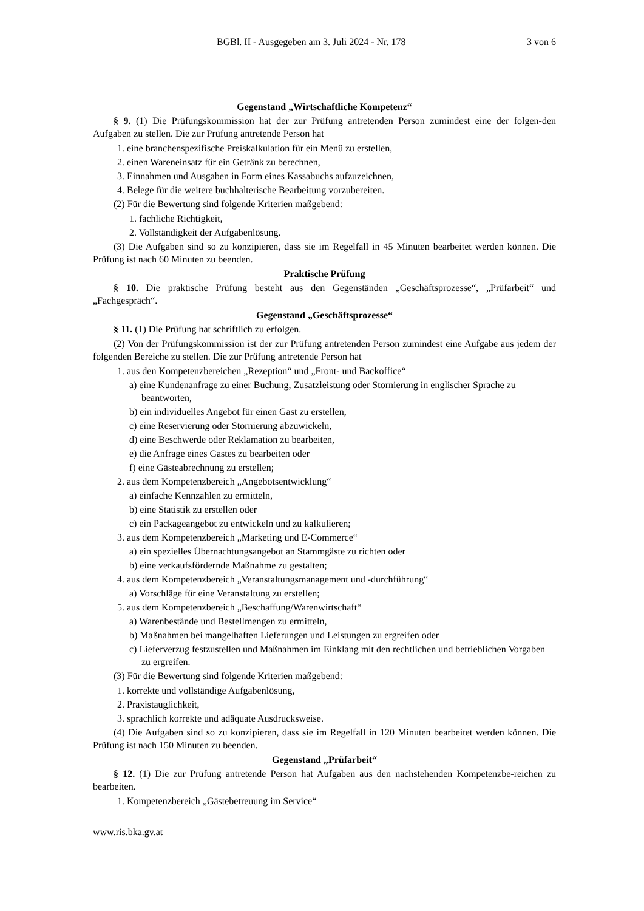BGBl. II - Ausgegeben am 3. Juli 2024 - Nr. 178 3 von 6
Gegenstand „Wirtschaftliche Kompetenz“
§ 9. (1) Die Prüfungskommission hat der zur Prüfung antretenden Person zumindest eine der folgen-den Aufgaben zu stellen. Die zur Prüfung antretende Person hat
1. eine branchenspezifische Preiskalkulation für ein Menü zu erstellen,
2. einen Wareneinsatz für ein Getränk zu berechnen,
3. Einnahmen und Ausgaben in Form eines Kassabuchs aufzuzeichnen,
4. Belege für die weitere buchhalterische Bearbeitung vorzubereiten.
(2) Für die Bewertung sind folgende Kriterien maßgebend:
1. fachliche Richtigkeit,
2. Vollständigkeit der Aufgabenlösung.
(3) Die Aufgaben sind so zu konzipieren, dass sie im Regelfall in 45 Minuten bearbeitet werden können. Die Prüfung ist nach 60 Minuten zu beenden.
Praktische Prüfung
§ 10. Die praktische Prüfung besteht aus den Gegenständen „Geschäftsprozesse“, „Prüfarbeit“ und „Fachgespräch“.
Gegenstand „Geschäftsprozesse“
§ 11. (1) Die Prüfung hat schriftlich zu erfolgen.
(2) Von der Prüfungskommission ist der zur Prüfung antretenden Person zumindest eine Aufgabe aus jedem der folgenden Bereiche zu stellen. Die zur Prüfung antretende Person hat
1. aus den Kompetenzbereichen „Rezeption“ und „Front- und Backoffice“
a) eine Kundenanfrage zu einer Buchung, Zusatzleistung oder Stornierung in englischer Sprache zu beantworten,
b) ein individuelles Angebot für einen Gast zu erstellen,
c) eine Reservierung oder Stornierung abzuwickeln,
d) eine Beschwerde oder Reklamation zu bearbeiten,
e) die Anfrage eines Gastes zu bearbeiten oder
f) eine Gästeabrechnung zu erstellen;
2. aus dem Kompetenzbereich „Angebotsentwicklung“
a) einfache Kennzahlen zu ermitteln,
b) eine Statistik zu erstellen oder
c) ein Packageangebot zu entwickeln und zu kalkulieren;
3. aus dem Kompetenzbereich „Marketing und E-Commerce“
a) ein spezielles Übernachtungsangebot an Stammgäste zu richten oder
b) eine verkaufsfördernde Maßnahme zu gestalten;
4. aus dem Kompetenzbereich „Veranstaltungsmanagement und -durchführung“
a) Vorschläge für eine Veranstaltung zu erstellen;
5. aus dem Kompetenzbereich „Beschaffung/Warenwirtschaft“
a) Warenbestände und Bestellmengen zu ermitteln,
b) Maßnahmen bei mangelhaften Lieferungen und Leistungen zu ergreifen oder
c) Lieferverzug festzustellen und Maßnahmen im Einklang mit den rechtlichen und betrieblichen Vorgaben zu ergreifen.
(3) Für die Bewertung sind folgende Kriterien maßgebend:
1. korrekte und vollständige Aufgabenlösung,
2. Praxistauglichkeit,
3. sprachlich korrekte und adäquate Ausdrucksweise.
(4) Die Aufgaben sind so zu konzipieren, dass sie im Regelfall in 120 Minuten bearbeitet werden können. Die Prüfung ist nach 150 Minuten zu beenden.
Gegenstand „Prüfarbeit“
§ 12. (1) Die zur Prüfung antretende Person hat Aufgaben aus den nachstehenden Kompetenzbe-reichen zu bearbeiten.
1. Kompetenzbereich „Gästebetreuung im Service“
www.ris.bka.gv.at